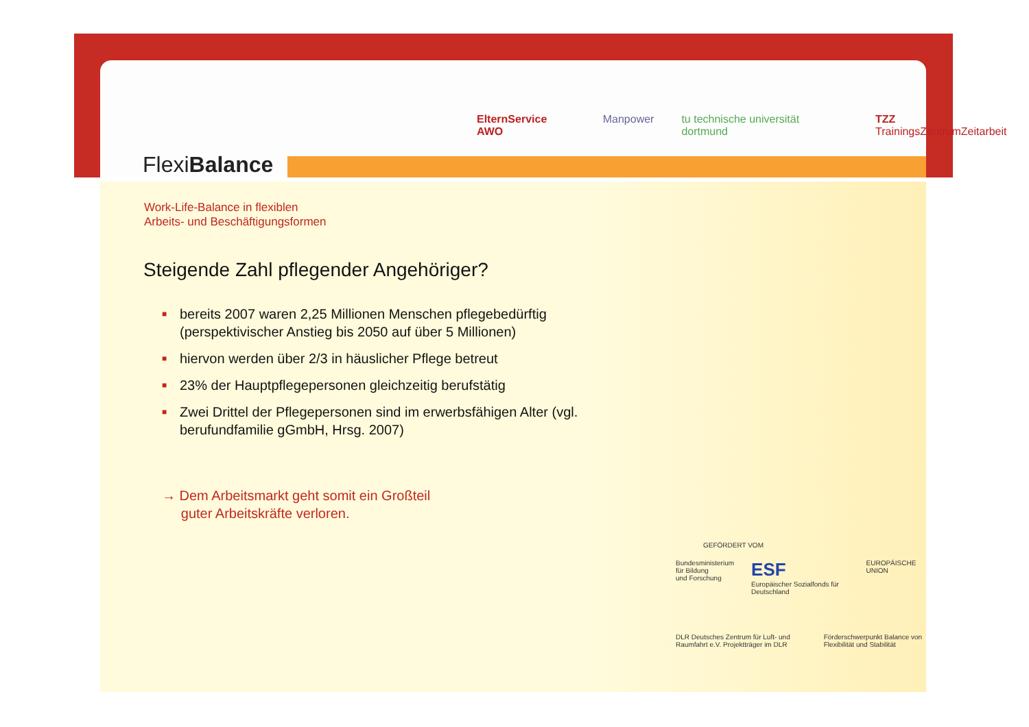FlexiBalance
ElternService AWO Manpower tu technische universität dortmund TZZ TrainingsZentrumZeitarbeit
Work-Life-Balance in flexiblen
Arbeits- und Beschäftigungsformen
Steigende Zahl pflegender Angehöriger?
■ bereits 2007 waren 2,25 Millionen Menschen pflegebedürftig (perspektivischer Anstieg bis 2050 auf über 5 Millionen)
■ hiervon werden über 2/3 in häuslicher Pflege betreut
■ 23% der Hauptpflegepersonen gleichzeitig berufstätig
■ Zwei Drittel der Pflegepersonen sind im erwerbsfähigen Alter (vgl. berufundfamilie gGmbH, Hrsg. 2007)
→ Dem Arbeitsmarkt geht somit ein Großteil
guter Arbeitskräfte verloren.
GEFÖRDERT VOM
Bundesministerium
für Bildung
und Forschung ESF
Europäischer Sozialfonds für Deutschland EUROPÄISCHE UNION
DLR Deutsches Zentrum für Luft- und Raumfahrt e.V. Projektträger im DLR Förderschwerpunkt Balance von Flexibilität und Stabilität